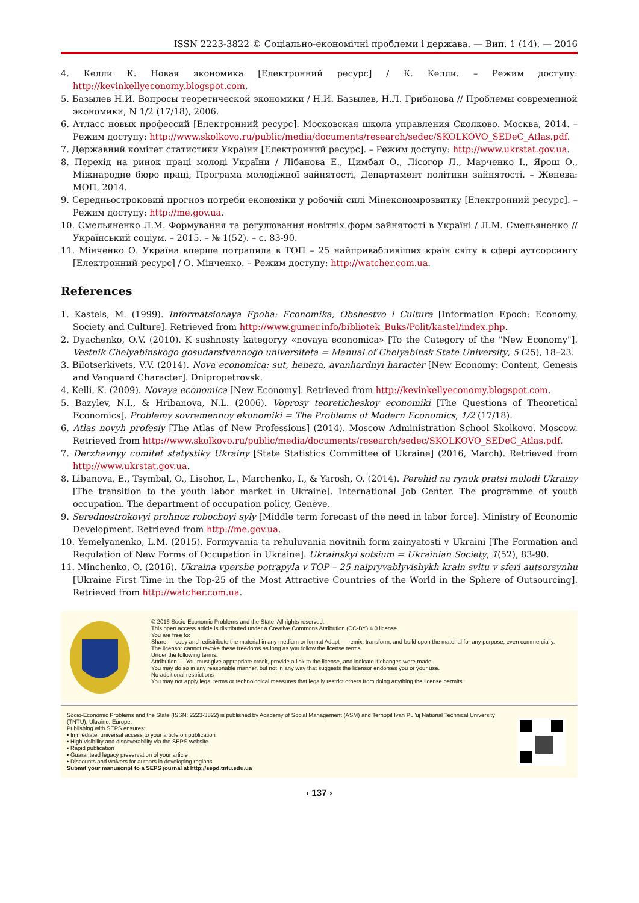ISSN 2223-3822 © Соціально-економічні проблеми і держава. — Вип. 1 (14). — 2016
4. Келли К. Новая экономика [Електронний ресурс] / К. Келли. – Режим доступу: http://kevinkellyeconomy.blogspot.com.
5. Базылев Н.И. Вопросы теоретической экономики / Н.И. Базылев, Н.Л. Грибанова // Проблемы современной экономики, N 1/2 (17/18), 2006.
6. Атласс новых профессий [Електронний ресурс]. Московская школа управления Сколково. Москва, 2014. – Режим доступу: http://www.skolkovo.ru/public/media/documents/research/sedec/SKOLKOVO_SEDeC_Atlas.pdf.
7. Державний комітет статистики України [Електронний ресурс]. – Режим доступу: http://www.ukrstat.gov.ua.
8. Перехід на ринок праці молоді України / Лібанова Е., Цимбал О., Лісогор Л., Марченко І., Ярош О., Міжнародне бюро праці, Програма молодіжної зайнятості, Департамент політики зайнятості. – Женева: МОП, 2014.
9. Середньостроковий прогноз потреби економіки у робочій силі Мінекономрозвитку [Електронний ресурс]. – Режим доступу: http://me.gov.ua.
10. Ємельяненко Л.М. Формування та регулювання новітніх форм зайнятості в Україні / Л.М. Ємельяненко // Український соціум. – 2015. – № 1(52). – с. 83-90.
11. Мінченко О. Україна вперше потрапила в ТОП – 25 найпривабливіших країн світу в сфері аутсорсингу [Електронний ресурс] / О. Мінченко. – Режим доступу: http://watcher.com.ua.
References
1. Kastels, M. (1999). Informatsionaya Epoha: Economika, Obshestvo i Cultura [Information Epoch: Economy, Society and Culture]. Retrieved from http://www.gumer.info/bibliotek_Buks/Polit/kastel/index.php.
2. Dyachenko, O.V. (2010). K sushnosty kategoryy «novaya economica» [To the Category of the "New Economy"]. Vestnik Chelyabinskogo gosudarstvennogo universiteta = Manual of Chelyabinsk State University, 5 (25), 18–23.
3. Bilotserkivets, V.V. (2014). Nova economica: sut, heneza, avanhardnyi haracter [New Economy: Content, Genesis and Vanguard Character]. Dnipropetrovsk.
4. Kelli, K. (2009). Novaya economica [New Economy]. Retrieved from http://kevinkellyeconomy.blogspot.com.
5. Bazylev, N.I., & Hribanova, N.L. (2006). Voprosy teoreticheskoy economiki [The Questions of Theoretical Economics]. Problemy sovremennoy ekonomiki = The Problems of Modern Economics, 1/2 (17/18).
6. Atlas novyh profesiy [The Atlas of New Professions] (2014). Moscow Administration School Skolkovo. Moscow. Retrieved from http://www.skolkovo.ru/public/media/documents/research/sedec/SKOLKOVO_SEDeC_Atlas.pdf.
7. Derzhavnyy comitet statystiky Ukrainy [State Statistics Committee of Ukraine] (2016, March). Retrieved from http://www.ukrstat.gov.ua.
8. Libanova, E., Tsymbal, O., Lisohor, L., Marchenko, I., & Yarosh, O. (2014). Perehid na rynok pratsi molodi Ukrainy [The transition to the youth labor market in Ukraine]. International Job Center. The programme of youth occupation. The department of occupation policy, Genève.
9. Serednostrokovyi prohnoz robochoyi syly [Middle term forecast of the need in labor force]. Ministry of Economic Development. Retrieved from http://me.gov.ua.
10. Yemelyanenko, L.M. (2015). Formyvania ta rehuluvania novitnih form zainyatosti v Ukraini [The Formation and Regulation of New Forms of Occupation in Ukraine]. Ukrainskyi sotsium = Ukrainian Society, 1(52), 83-90.
11. Minchenko, O. (2016). Ukraina vpershe potrapyla v TOP – 25 naipryvablyvishykh krain svitu v sferi autsorsynhu [Ukraine First Time in the Top-25 of the Most Attractive Countries of the World in the Sphere of Outsourcing]. Retrieved from http://watcher.com.ua.
© 2016 Socio-Economic Problems and the State. All rights reserved.
This open access article is distributed under a Creative Commons Attribution (CC-BY) 4.0 license.
You are free to:
Share — copy and redistribute the material in any medium or format Adapt — remix, transform, and build upon the material for any purpose, even commercially.
The licensor cannot revoke these freedoms as long as you follow the license terms.
Under the following terms:
Attribution — You must give appropriate credit, provide a link to the license, and indicate if changes were made.
You may do so in any reasonable manner, but not in any way that suggests the licensor endorses you or your use.
No additional restrictions
You may not apply legal terms or technological measures that legally restrict others from doing anything the license permits.
Socio-Economic Problems and the State (ISSN: 2223-3822) is published by Academy of Social Management (ASM) and Ternopil Ivan Pul'uj National Technical University (TNTU), Ukraine, Europe.
Publishing with SEPS ensures:
• Immediate, universal access to your article on publication
• High visibility and discoverability via the SEPS website
• Rapid publication
• Guaranteed legacy preservation of your article
• Discounts and waivers for authors in developing regions
Submit your manuscript to a SEPS journal at http://sepd.tntu.edu.ua
‹ 137 ›